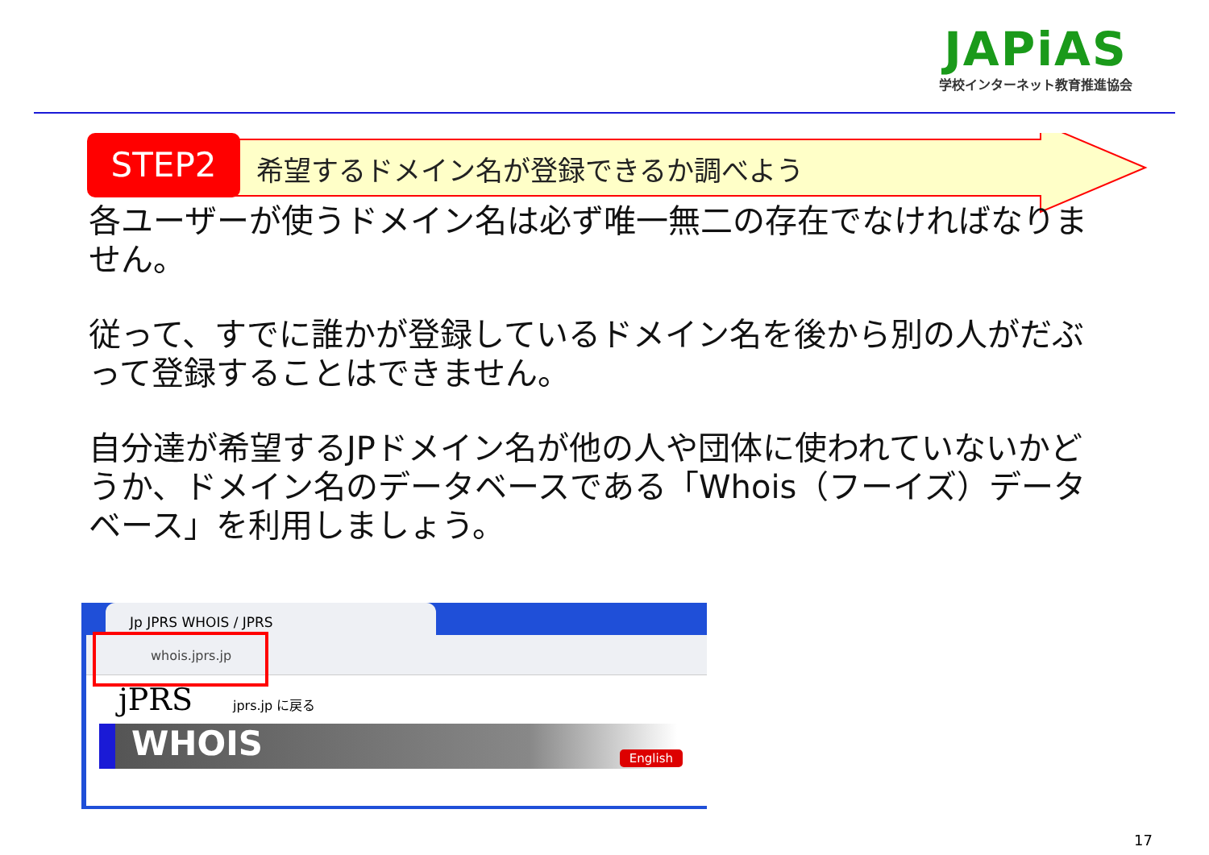JAPiAS
学校インターネット教育推進協会
STEP2
希望するドメイン名が登録できるか調べよう
各ユーザーが使うドメイン名は必ず唯一無二の存在でなければなりません。
従って、すでに誰かが登録しているドメイン名を後から別の人がだぶって登録することはできません。
自分達が希望するJPドメイン名が他の人や団体に使われていないかどうか、ドメイン名のデータベースである「Whois（フーイズ）データベース」を利用しましょう。
Jp JPRS WHOIS / JPRS
whois.jprs.jp
jPRS jprs.jp に戻る
WHOIS English
17